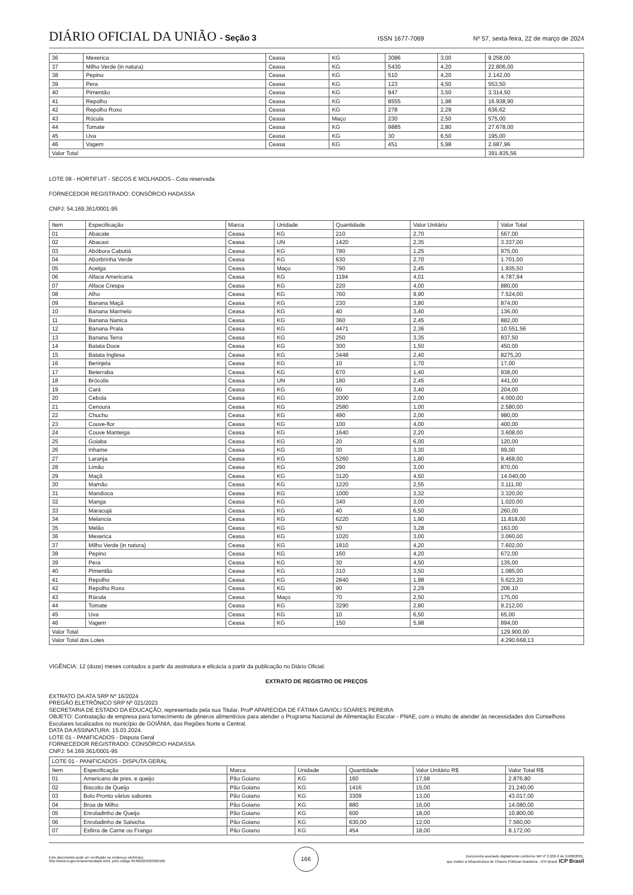DIÁRIO OFICIAL DA UNIÃO - Seção 3
ISSN 1677-7069 Nº 57, sexta-feira, 22 de março de 2024
| 36 | Mexerica | Ceasa | KG | 3086 | 3,00 | 9.258,00 |
| 37 | Milho Verde (in natura) | Ceasa | KG | 5430 | 4,20 | 22.806,00 |
| 38 | Pepino | Ceasa | KG | 510 | 4,20 | 2.142,00 |
| 39 | Pera | Ceasa | KG | 123 | 4,50 | 553,50 |
| 40 | Pimentão | Ceasa | KG | 947 | 3,50 | 3.314,50 |
| 41 | Repolho | Ceasa | KG | 8555 | 1,98 | 16.938,90 |
| 42 | Repolho Roxo | Ceasa | KG | 278 | 2,29 | 636,62 |
| 43 | Rúcula | Ceasa | Maço | 230 | 2,50 | 575,00 |
| 44 | Tomate | Ceasa | KG | 9885 | 2,80 | 27.678,00 |
| 45 | Uva | Ceasa | KG | 30 | 6,50 | 195,00 |
| 46 | Vagem | Ceasa | KG | 451 | 5,98 | 2.687,96 |
| Valor Total | | | | | | 391.835,56 |
LOTE 08 - HORTIFUIT - SECOS E MOLHADOS - Cota reservada
FORNECEDOR REGISTRADO: CONSÓRCIO HADASSA
CNPJ: 54.169.361/0001-95
| Item | Especificação | Marca | Unidade | Quantidade | Valor Unitário | Valor Total |
| --- | --- | --- | --- | --- | --- | --- |
| 01 | Abacate | Ceasa | KG | 210 | 2,70 | 567,00 |
| 02 | Abacaxi | Ceasa | UN | 1420 | 2,35 | 3.337,00 |
| 03 | Abóbora Cabutiá | Ceasa | KG | 780 | 1,25 | 975,00 |
| 04 | Aborbrinha Verde | Ceasa | KG | 630 | 2,70 | 1.701,00 |
| 05 | Acelga | Ceasa | Maço | 790 | 2,45 | 1.935,50 |
| 06 | Alface Americana | Ceasa | KG | 1194 | 4,01 | 4.787,94 |
| 07 | Alface Crespa | Ceasa | KG | 220 | 4,00 | 880,00 |
| 08 | Alho | Ceasa | KG | 760 | 9,90 | 7.524,00 |
| 09 | Banana Maçã | Ceasa | KG | 230 | 3,80 | 874,00 |
| 10 | Banana Marmelo | Ceasa | KG | 40 | 3,40 | 136,00 |
| 11 | Banana Nanica | Ceasa | KG | 360 | 2,45 | 882,00 |
| 12 | Banana Prata | Ceasa | KG | 4471 | 2,36 | 10.551,56 |
| 13 | Banana Terra | Ceasa | KG | 250 | 3,35 | 837,50 |
| 14 | Batata Doce | Ceasa | KG | 300 | 1,50 | 450,00 |
| 15 | Batata Inglesa | Ceasa | KG | 3448 | 2,40 | 8275,20 |
| 16 | Berinjela | Ceasa | KG | 10 | 1,70 | 17,00 |
| 17 | Beterraba | Ceasa | KG | 670 | 1,40 | 938,00 |
| 18 | Brócolis | Ceasa | UN | 180 | 2,45 | 441,00 |
| 19 | Cará | Ceasa | KG | 60 | 3,40 | 204,00 |
| 20 | Cebola | Ceasa | KG | 2000 | 2,00 | 4.000,00 |
| 21 | Cenoura | Ceasa | KG | 2580 | 1,00 | 2.580,00 |
| 22 | Chuchu | Ceasa | KG | 490 | 2,00 | 980,00 |
| 23 | Couve-flor | Ceasa | KG | 100 | 4,00 | 400,00 |
| 24 | Couve Manteiga | Ceasa | KG | 1640 | 2,20 | 3.608,00 |
| 25 | Goiaba | Ceasa | KG | 20 | 6,00 | 120,00 |
| 26 | Inhame | Ceasa | KG | 30 | 3,30 | 99,00 |
| 27 | Laranja | Ceasa | KG | 5260 | 1,80 | 9.468,00 |
| 28 | Limão | Ceasa | KG | 290 | 3,00 | 870,00 |
| 29 | Maçã | Ceasa | KG | 3120 | 4,50 | 14.040,00 |
| 30 | Mamão | Ceasa | KG | 1220 | 2,55 | 3.111,00 |
| 31 | Mandioca | Ceasa | KG | 1000 | 3,32 | 3.320,00 |
| 32 | Manga | Ceasa | KG | 340 | 3,00 | 1.020,00 |
| 33 | Maracujá | Ceasa | KG | 40 | 6,50 | 260,00 |
| 34 | Melancia | Ceasa | KG | 6220 | 1,90 | 11.818,00 |
| 35 | Melão | Ceasa | KG | 50 | 3,28 | 163,00 |
| 36 | Mexerica | Ceasa | KG | 1020 | 3,00 | 3.060,00 |
| 37 | Milho Verde (in natura) | Ceasa | KG | 1810 | 4,20 | 7.602,00 |
| 38 | Pepino | Ceasa | KG | 160 | 4,20 | 672,00 |
| 39 | Pera | Ceasa | KG | 30 | 4,50 | 135,00 |
| 40 | Pimentão | Ceasa | KG | 310 | 3,50 | 1.085,00 |
| 41 | Repolho | Ceasa | KG | 2840 | 1,98 | 5.623,20 |
| 42 | Repolho Roxo | Ceasa | KG | 90 | 2,29 | 206,10 |
| 43 | Rúcula | Ceasa | Maço | 70 | 2,50 | 175,00 |
| 44 | Tomate | Ceasa | KG | 3290 | 2,80 | 9.212,00 |
| 45 | Uva | Ceasa | KG | 10 | 6,50 | 65,00 |
| 46 | Vagem | Ceasa | KG | 150 | 5,98 | 894,00 |
| Valor Total | | | | | | 129.900,00 |
| Valor Total dos Lotes | | | | | | 4.290.668,13 |
VIGÊNCIA: 12 (doze) meses contados a partir da assinatura e eficácia a partir da publicação no Diário Oficial.
EXTRATO DE REGISTRO DE PREÇOS
EXTRATO DA ATA SRP Nº 16/2024
PREGÃO ELETRÔNICO SRP Nº 021/2023
SECRETARIA DE ESTADO DA EDUCAÇÃO, representada pela sua Titular, Profª APARECIDA DE FÁTIMA GAVIOLI SOARES PEREIRA
OBJETO: Contratação de empresa para fornecimento de gêneros alimentícios para atender o Programa Nacional de Alimentação Escolar - PNAE, com o intuito de atender às necessidades dos Conselhoss Escolares localizados no município de GOIÂNIA, das Regiões Norte e Central.
DATA DA ASSINATURA: 15.03.2024.
LOTE 01 - PANIFICADOS - Disputa Geral
FORNECEDOR REGISTRADO: CONSÓRCIO HADASSA
CNPJ: 54.169.361/0001-95
| LOTE 01 - PANIFICADOS - DISPUTA GERAL | | | | | | |
| Item | Especificação | Marca | Unidade | Quantidade | Valor Unitário R$ | Valor Total R$ |
| 01 | Americano de pres. e queijo | Pão Goiano | KG | 160 | 17,98 | 2.876,80 |
| 02 | Biscoito de Queijo | Pão Goiano | KG | 1416 | 15,00 | 21.240,00 |
| 03 | Bolo Pronto vários sabores | Pão Goiano | KG | 3309 | 13,00 | 43.017,00 |
| 04 | Broa de Milho | Pão Goiano | KG | 880 | 16,00 | 14.080,00 |
| 05 | Enroladinho de Queijo | Pão Goiano | KG | 600 | 18,00 | 10.800,00 |
| 06 | Enroladinho de Salsicha | Pão Goiano | KG | 630,00 | 12,00 | 7.560,00 |
| 07 | Esfirra de Carne ou Frango | Pão Goiano | KG | 454 | 18,00 | 8.172,00 |
Este documento pode ser verificado no endereço eletrônico
http://www.in.gov.br/autenticidade.html, pelo código 05302024032200166
166
Documento assinado digitalmente conforme MP nº 2.200-2 de 24/08/2001,
que institui a Infraestrutura de Chaves Públicas Brasileira - ICP-Brasil. ICP Brasil